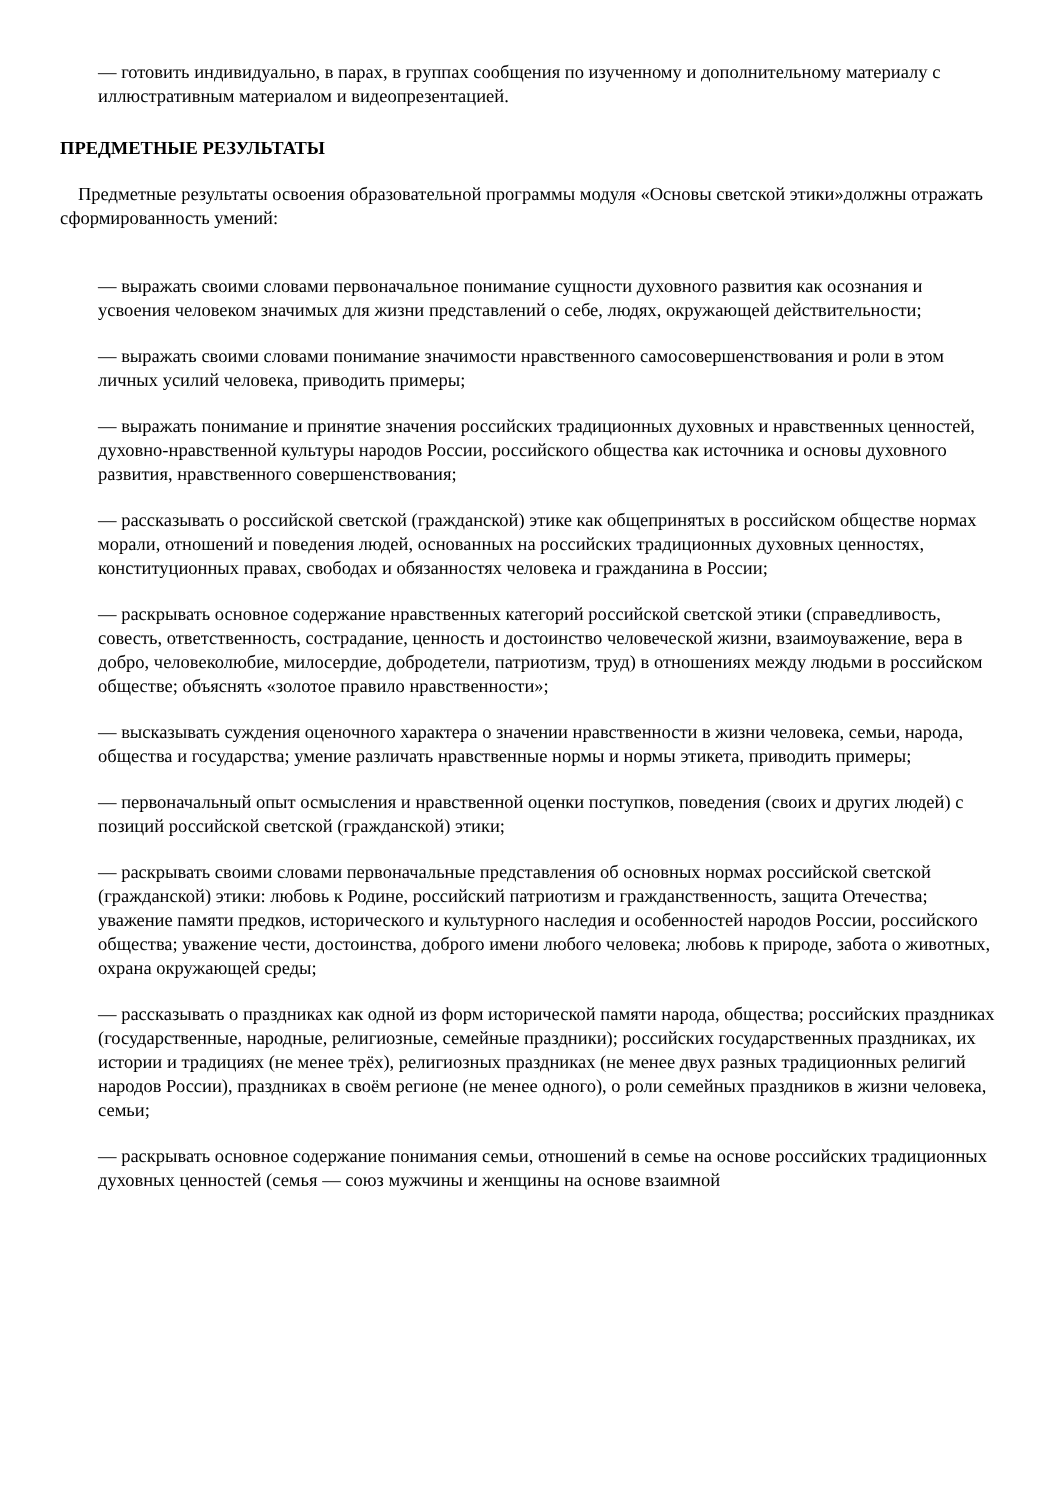— готовить индивидуально, в парах, в группах сообщения по изученному и дополнительному материалу с иллюстративным материалом и видеопрезентацией.
ПРЕДМЕТНЫЕ РЕЗУЛЬТАТЫ
Предметные результаты освоения образовательной программы модуля «Основы светской этики»должны отражать сформированность умений:
— выражать своими словами первоначальное понимание сущности духовного развития как осознания и усвоения человеком значимых для жизни представлений о себе, людях, окружающей действительности;
— выражать своими словами понимание значимости нравственного самосовершенствования и роли в этом личных усилий человека, приводить примеры;
— выражать понимание и принятие значения российских традиционных духовных и нравственных ценностей, духовно-нравственной культуры народов России, российского общества как источника и основы духовного развития, нравственного совершенствования;
— рассказывать о российской светской (гражданской) этике как общепринятых в российском обществе нормах морали, отношений и поведения людей, основанных на российских традиционных духовных ценностях, конституционных правах, свободах и обязанностях человека и гражданина в России;
— раскрывать основное содержание нравственных категорий российской светской этики (справедливость, совесть, ответственность, сострадание, ценность и достоинство человеческой жизни, взаимоуважение, вера в добро, человеколюбие, милосердие, добродетели, патриотизм, труд) в отношениях между людьми в российском обществе; объяснять «золотое правило нравственности»;
— высказывать суждения оценочного характера о значении нравственности в жизни человека, семьи, народа, общества и государства; умение различать нравственные нормы и нормы этикета, приводить примеры;
— первоначальный опыт осмысления и нравственной оценки поступков, поведения (своих и других людей) с позиций российской светской (гражданской) этики;
— раскрывать своими словами первоначальные представления об основных нормах российской светской (гражданской) этики: любовь к Родине, российский патриотизм и гражданственность, защита Отечества; уважение памяти предков, исторического и культурного наследия и особенностей народов России, российского общества; уважение чести, достоинства, доброго имени любого человека; любовь к природе, забота о животных, охрана окружающей среды;
— рассказывать о праздниках как одной из форм исторической памяти народа, общества; российских праздниках (государственные, народные, религиозные, семейные праздники); российских государственных праздниках, их истории и традициях (не менее трёх), религиозных праздниках (не менее двух разных традиционных религий народов России), праздниках в своём регионе (не менее одного), о роли семейных праздников в жизни человека, семьи;
— раскрывать основное содержание понимания семьи, отношений в семье на основе российских традиционных духовных ценностей (семья — союз мужчины и женщины на основе взаимной